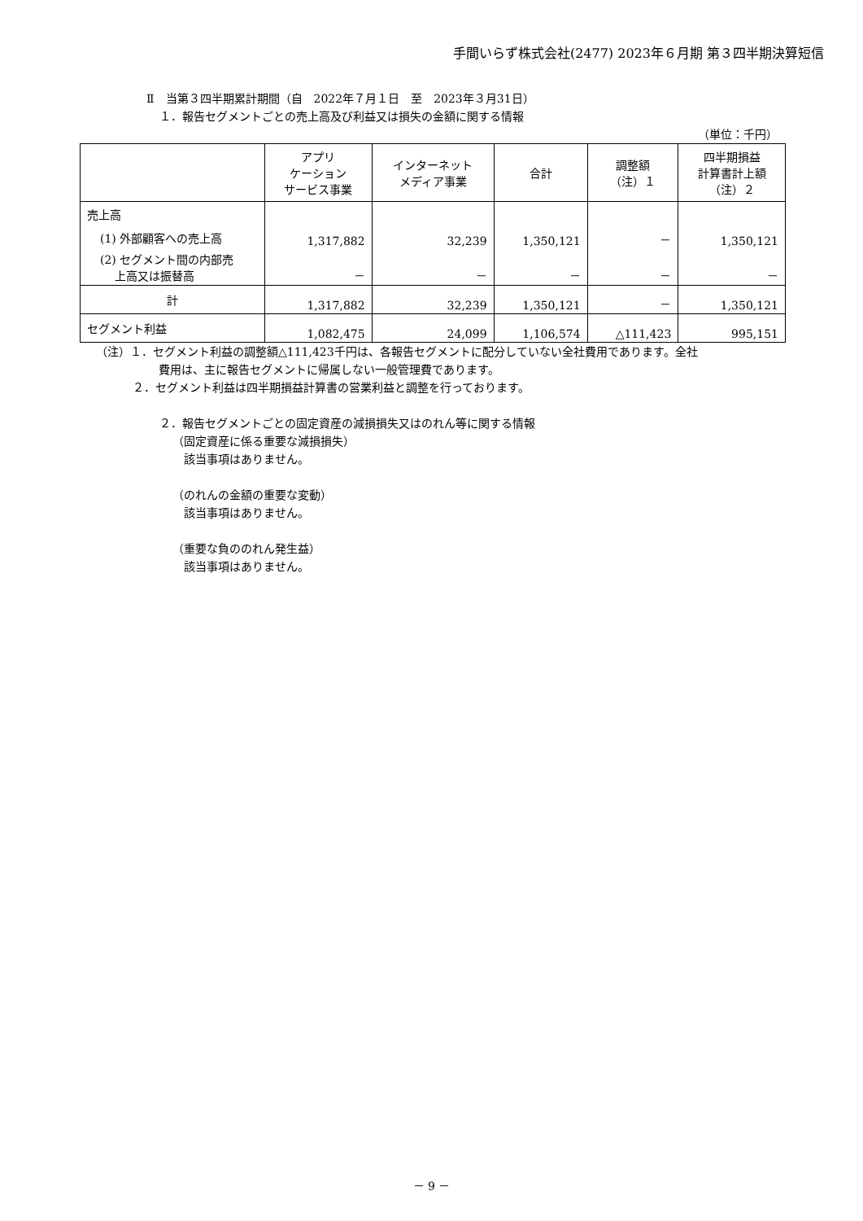手間いらず株式会社(2477) 2023年６月期 第３四半期決算短信
Ⅱ　当第３四半期累計期間（自　2022年７月１日　至　2023年３月31日）
１．報告セグメントごとの売上高及び利益又は損失の金額に関する情報
（単位：千円）
| | アプリ ケーション サービス事業 | インターネット メディア事業 | 合計 | 調整額 （注）１ | 四半期損益 計算書計上額 （注）２ |
| --- | --- | --- | --- | --- | --- |
| 売上高 | | | | | |
| (1) 外部顧客への売上高 | 1,317,882 | 32,239 | 1,350,121 | － | 1,350,121 |
| (2) セグメント間の内部売 上高又は振替高 | － | － | － | － | － |
| 計 | 1,317,882 | 32,239 | 1,350,121 | － | 1,350,121 |
| セグメント利益 | 1,082,475 | 24,099 | 1,106,574 | △111,423 | 995,151 |
（注）１．セグメント利益の調整額△111,423千円は、各報告セグメントに配分していない全社費用であります。全社
費用は、主に報告セグメントに帰属しない一般管理費であります。
２．セグメント利益は四半期損益計算書の営業利益と調整を行っております。
２．報告セグメントごとの固定資産の減損損失又はのれん等に関する情報
（固定資産に係る重要な減損損失）
該当事項はありません。
（のれんの金額の重要な変動）
該当事項はありません。
（重要な負ののれん発生益）
該当事項はありません。
－ 9 －